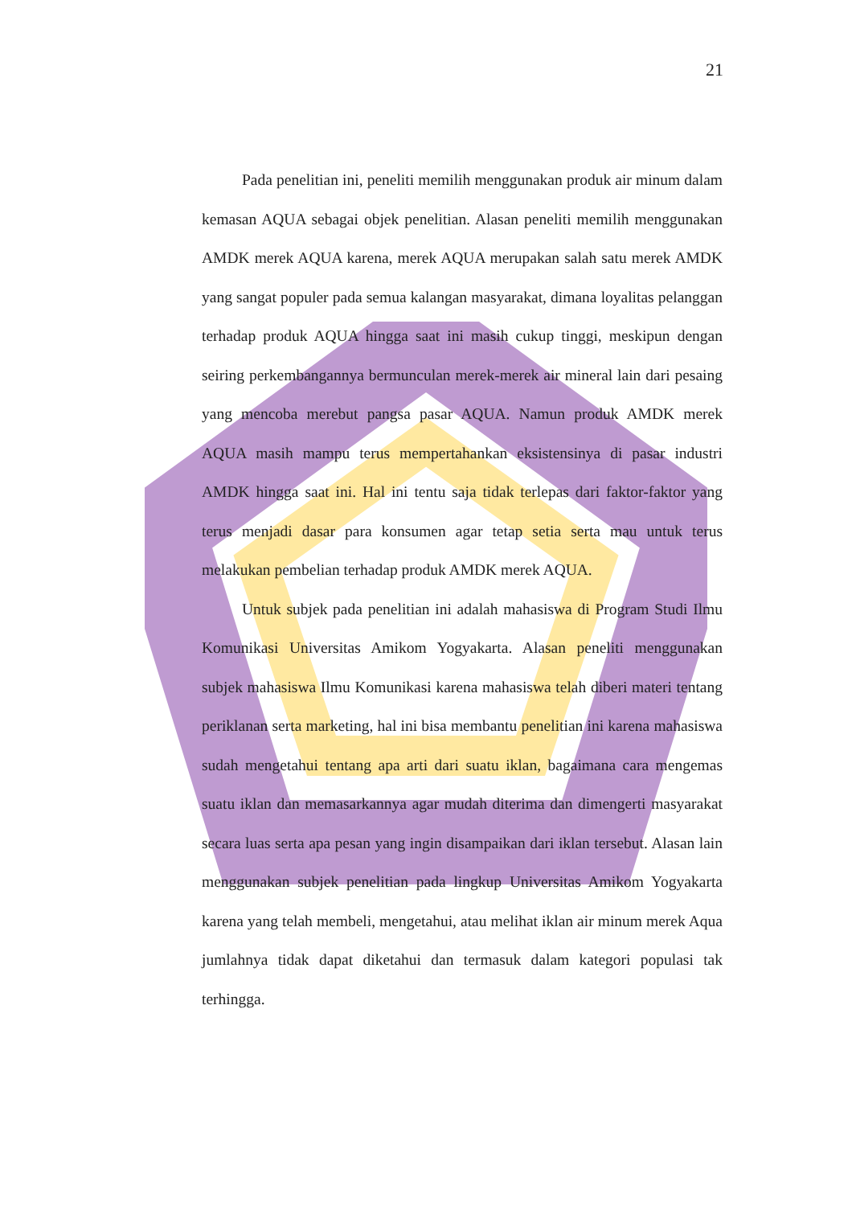21
Pada penelitian ini, peneliti memilih menggunakan produk air minum dalam kemasan AQUA sebagai objek penelitian. Alasan peneliti memilih menggunakan AMDK merek AQUA karena, merek AQUA merupakan salah satu merek AMDK yang sangat populer pada semua kalangan masyarakat, dimana loyalitas pelanggan terhadap produk AQUA hingga saat ini masih cukup tinggi, meskipun dengan seiring perkembangannya bermunculan merek-merek air mineral lain dari pesaing yang mencoba merebut pangsa pasar AQUA. Namun produk AMDK merek AQUA masih mampu terus mempertahankan eksistensinya di pasar industri AMDK hingga saat ini. Hal ini tentu saja tidak terlepas dari faktor-faktor yang terus menjadi dasar para konsumen agar tetap setia serta mau untuk terus melakukan pembelian terhadap produk AMDK merek AQUA.
Untuk subjek pada penelitian ini adalah mahasiswa di Program Studi Ilmu Komunikasi Universitas Amikom Yogyakarta. Alasan peneliti menggunakan subjek mahasiswa Ilmu Komunikasi karena mahasiswa telah diberi materi tentang periklanan serta marketing, hal ini bisa membantu penelitian ini karena mahasiswa sudah mengetahui tentang apa arti dari suatu iklan, bagaimana cara mengemas suatu iklan dan memasarkannya agar mudah diterima dan dimengerti masyarakat secara luas serta apa pesan yang ingin disampaikan dari iklan tersebut. Alasan lain menggunakan subjek penelitian pada lingkup Universitas Amikom Yogyakarta karena yang telah membeli, mengetahui, atau melihat iklan air minum merek Aqua jumlahnya tidak dapat diketahui dan termasuk dalam kategori populasi tak terhingga.